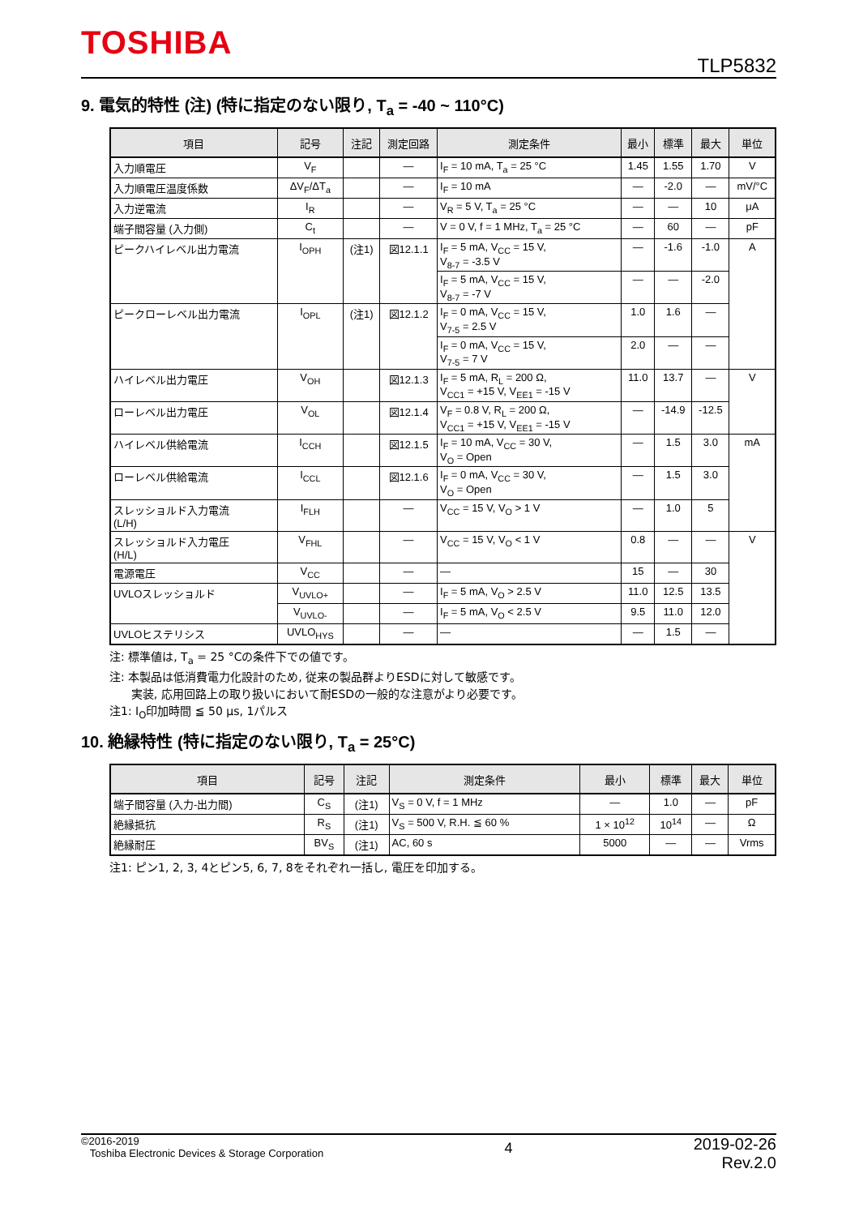TOSHIBA
TLP5832
9. 電気的特性 (注) (特に指定のない限り, T<sub>a</sub> = -40 ~ 110°C)
| 項目 | 記号 | 注記 | 測定回路 | 測定条件 | 最小 | 標準 | 最大 | 単位 |
| --- | --- | --- | --- | --- | --- | --- | --- | --- |
| 入力順電圧 | V<sub>F</sub> | | — | I<sub>F</sub> = 10 mA, T<sub>a</sub> = 25 °C | 1.45 | 1.55 | 1.70 | V |
| 入力順電圧温度係数 | ΔV<sub>F</sub>/ΔT<sub>a</sub> | | — | I<sub>F</sub> = 10 mA | — | -2.0 | — | mV/°C |
| 入力逆電流 | I<sub>R</sub> | | — | V<sub>R</sub> = 5 V, T<sub>a</sub> = 25 °C | — | — | 10 | μA |
| 端子間容量 (入力側) | C<sub>t</sub> | | — | V = 0 V, f = 1 MHz, T<sub>a</sub> = 25 °C | — | 60 | — | pF |
| ピークハイレベル出力電流 | I<sub>OPH</sub> | (注1) | 図12.1.1 | I<sub>F</sub> = 5 mA, V<sub>CC</sub> = 15 V, V<sub>8-7</sub> = -3.5 V | — | -1.6 | -1.0 | A |
| | | | | I<sub>F</sub> = 5 mA, V<sub>CC</sub> = 15 V, V<sub>8-7</sub> = -7 V | — | — | -2.0 | |
| ピークローレベル出力電流 | I<sub>OPL</sub> | (注1) | 図12.1.2 | I<sub>F</sub> = 0 mA, V<sub>CC</sub> = 15 V, V<sub>7-5</sub> = 2.5 V | 1.0 | 1.6 | — | |
| | | | | I<sub>F</sub> = 0 mA, V<sub>CC</sub> = 15 V, V<sub>7-5</sub> = 7 V | 2.0 | — | — | |
| ハイレベル出力電圧 | V<sub>OH</sub> | | 図12.1.3 | I<sub>F</sub> = 5 mA, R<sub>L</sub> = 200 Ω, V<sub>CC1</sub> = +15 V, V<sub>EE1</sub> = -15 V | 11.0 | 13.7 | — | V |
| ローレベル出力電圧 | V<sub>OL</sub> | | 図12.1.4 | V<sub>F</sub> = 0.8 V, R<sub>L</sub> = 200 Ω, V<sub>CC1</sub> = +15 V, V<sub>EE1</sub> = -15 V | — | -14.9 | -12.5 | |
| ハイレベル供給電流 | I<sub>CCH</sub> | | 図12.1.5 | I<sub>F</sub> = 10 mA, V<sub>CC</sub> = 30 V, V<sub>O</sub> = Open | — | 1.5 | 3.0 | mA |
| ローレベル供給電流 | I<sub>CCL</sub> | | 図12.1.6 | I<sub>F</sub> = 0 mA, V<sub>CC</sub> = 30 V, V<sub>O</sub> = Open | — | 1.5 | 3.0 | |
| スレッショルド入力電流 (L/H) | I<sub>FLH</sub> | | — | V<sub>CC</sub> = 15 V, V<sub>O</sub> > 1 V | — | 1.0 | 5 | |
| スレッショルド入力電圧 (H/L) | V<sub>FHL</sub> | | — | V<sub>CC</sub> = 15 V, V<sub>O</sub> < 1 V | 0.8 | — | — | V |
| 電源電圧 | V<sub>CC</sub> | | — | — | 15 | — | 30 | |
| UVLOスレッショルド | V<sub>UVLO+</sub> | | — | I<sub>F</sub> = 5 mA, V<sub>O</sub> > 2.5 V | 11.0 | 12.5 | 13.5 | |
| | V<sub>UVLO-</sub> | | — | I<sub>F</sub> = 5 mA, V<sub>O</sub> < 2.5 V | 9.5 | 11.0 | 12.0 | |
| UVLOヒステリシス | UVLO<sub>HYS</sub> | | — | — | — | 1.5 | — | |
注: 標準値は, T<sub>a</sub> = 25 °Cの条件下での値です。
注: 本製品は低消費電力化設計のため, 従来の製品群よりESDに対して敏感です。
実装, 応用回路上の取り扱いにおいて耐ESDの一般的な注意がより必要です。
注1: I<sub>O</sub>印加時間 ≦ 50 μs, 1パルス
10. 絶縁特性 (特に指定のない限り, T<sub>a</sub> = 25°C)
| 項目 | 記号 | 注記 | 測定条件 | 最小 | 標準 | 最大 | 単位 |
| --- | --- | --- | --- | --- | --- | --- | --- |
| 端子間容量 (入力-出力間) | C<sub>S</sub> | (注1) | V<sub>S</sub> = 0 V, f = 1 MHz | — | 1.0 | — | pF |
| 絶縁抵抗 | R<sub>S</sub> | (注1) | V<sub>S</sub> = 500 V, R.H. ≦ 60 % | 1 × 10<sup>12</sup> | 10<sup>14</sup> | — | Ω |
| 絶縁耐圧 | BV<sub>S</sub> | (注1) | AC, 60 s | 5000 | — | — | Vrms |
注1: ピン1, 2, 3, 4とピン5, 6, 7, 8をそれぞれ一括し, 電圧を印加する。
©2016-2019
Toshiba Electronic Devices & Storage Corporation
4
2019-02-26
Rev.2.0